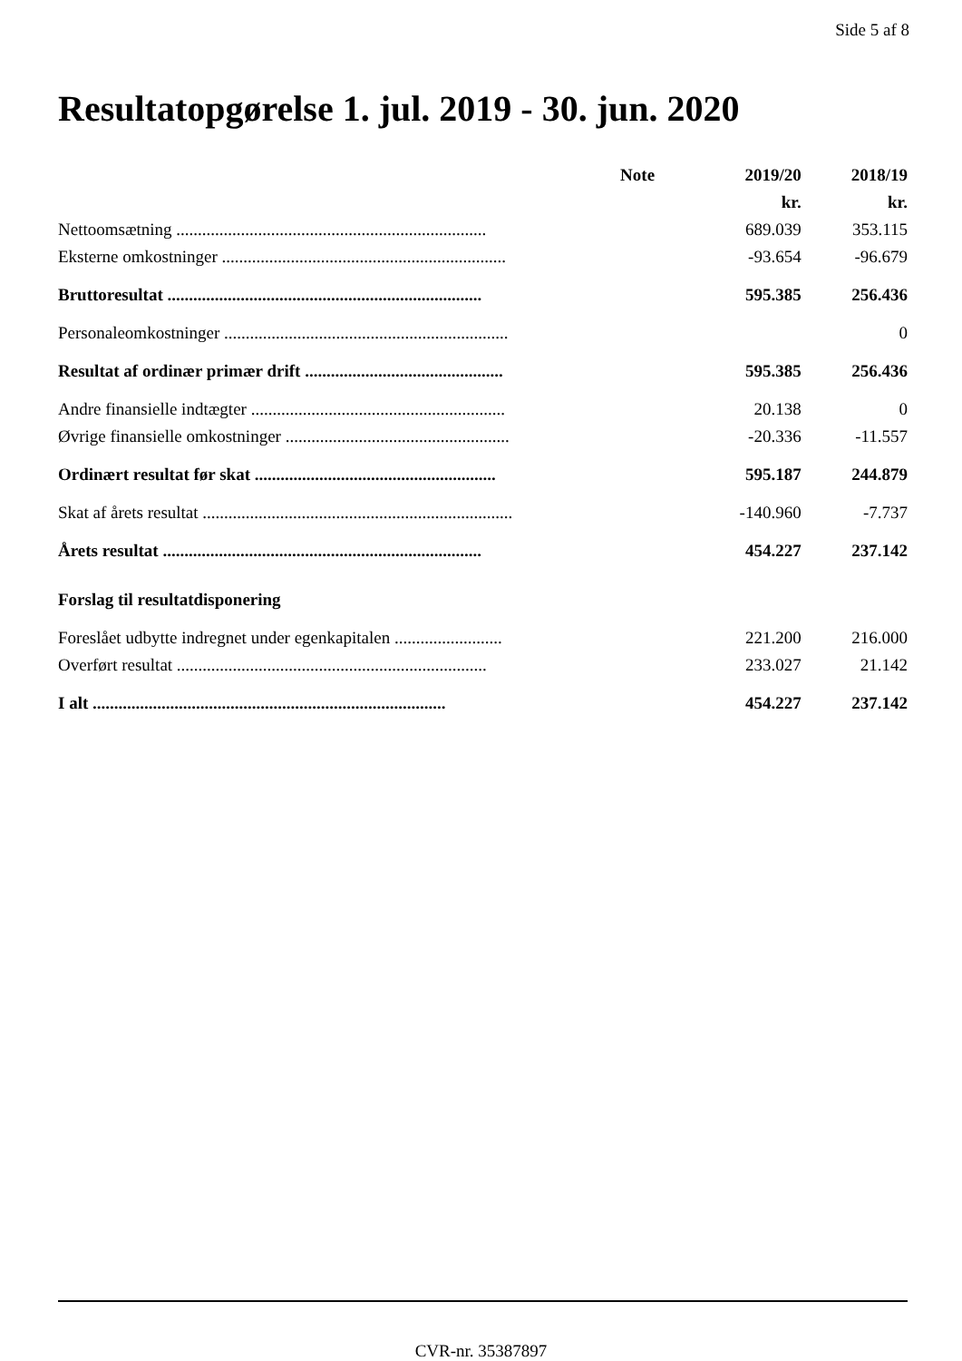Side 5 af 8
Resultatopgørelse 1. jul. 2019 - 30. jun. 2020
| | Note | 2019/20 | 2018/19 |
| --- | --- | --- | --- |
| | | kr. | kr. |
| Nettoomsætning ........................................................................ | | 689.039 | 353.115 |
| Eksterne omkostninger .................................................................. | | -93.654 | -96.679 |
| Bruttoresultat ......................................................................... | | 595.385 | 256.436 |
| Personaleomkostninger .................................................................. | | | 0 |
| Resultat af ordinær primær drift .............................................. | | 595.385 | 256.436 |
| Andre finansielle indtægter ........................................................... | | 20.138 | 0 |
| Øvrige finansielle omkostninger .................................................... | | -20.336 | -11.557 |
| Ordinært resultat før skat ........................................................ | | 595.187 | 244.879 |
| Skat af årets resultat ........................................................................ | | -140.960 | -7.737 |
| Årets resultat .......................................................................... | | 454.227 | 237.142 |
| Forslag til resultatdisponering | | | |
| Foreslået udbytte indregnet under egenkapitalen ......................... | | 221.200 | 216.000 |
| Overført resultat ........................................................................ | | 233.027 | 21.142 |
| I alt .................................................................................. | | 454.227 | 237.142 |
CVR-nr. 35387897